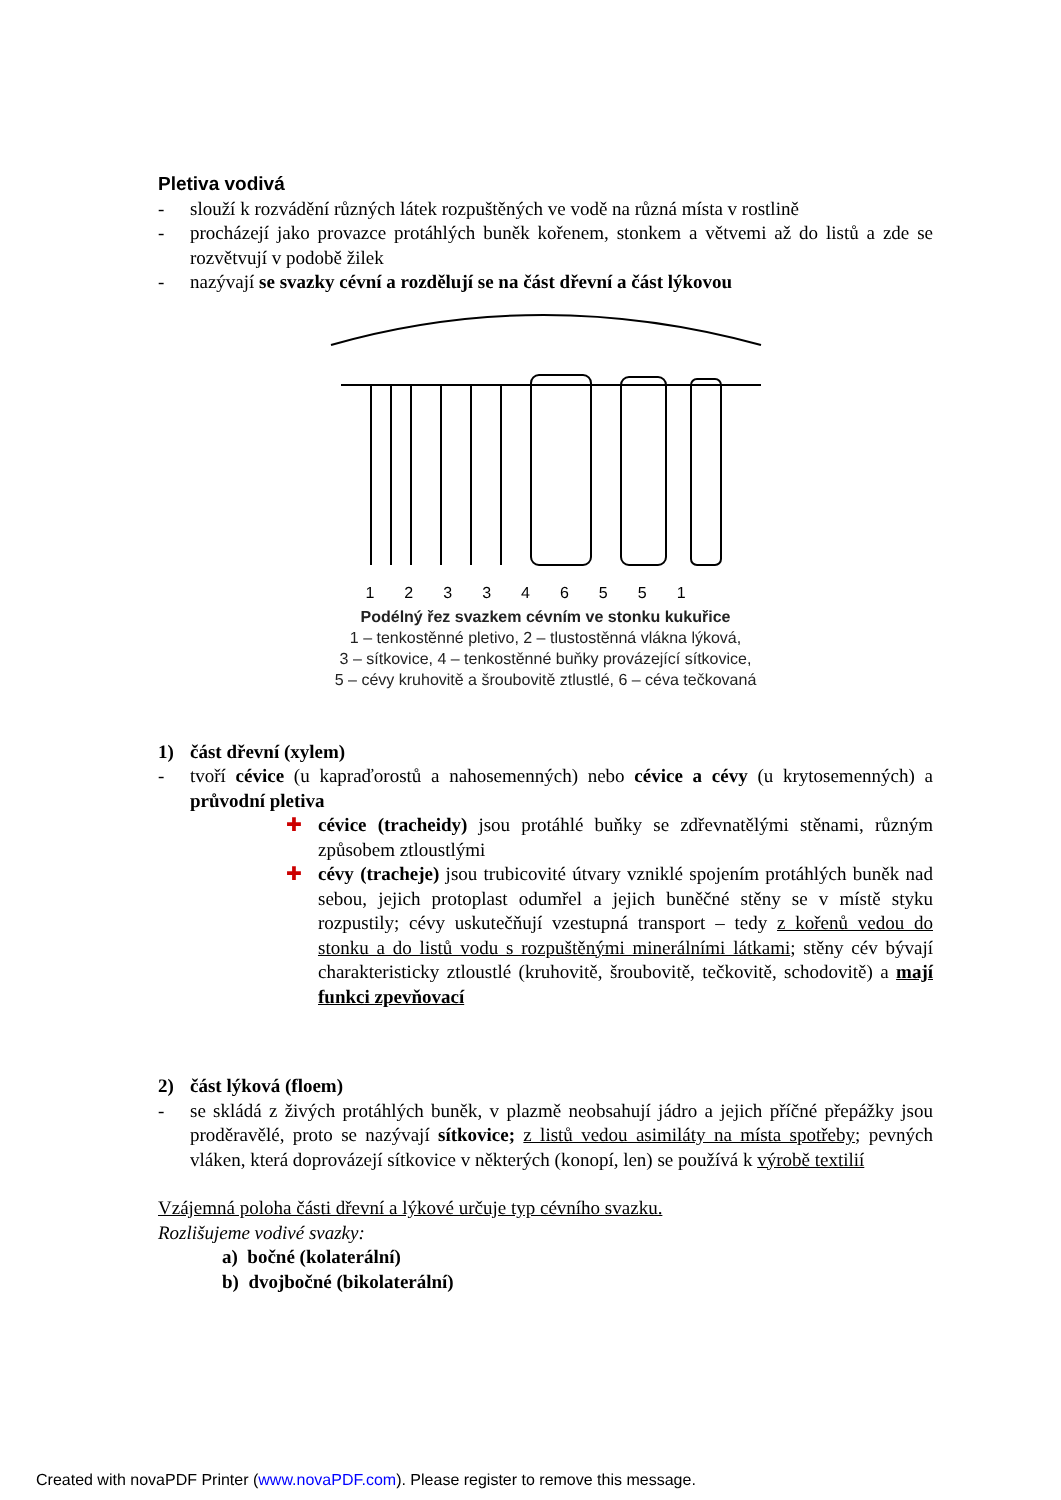Pletiva vodivá
- slouží k rozvádění různých látek rozpuštěných ve vodě na různá místa v rostlině
- procházejí jako provazce protáhlých buněk kořenem, stonkem a větvemi až do listů a zde se rozvětvují v podobě žilek
- nazývají se svazky cévní a rozdělují se na část dřevní a část lýkovou
123346551
Podélný řez svazkem cévním ve stonku kukuřice
1 – tenkostěnné pletivo, 2 – tlustostěnná vlákna lýková,
3 – sítkovice, 4 – tenkostěnné buňky provázející sítkovice,
5 – cévy kruhovitě a šroubovitě ztlustlé, 6 – céva tečkovaná
1) část dřevní (xylem)
- tvoří cévice (u kapraďorostů a nahosemenných) nebo cévice a cévy (u krytosemenných) a průvodní pletiva
✚ cévice (tracheidy) jsou protáhlé buňky se zdřevnatělými stěnami, různým způsobem ztloustlými
✚ cévy (tracheje) jsou trubicovité útvary vzniklé spojením protáhlých buněk nad sebou, jejich protoplast odumřel a jejich buněčné stěny se v místě styku rozpustily; cévy uskutečňují vzestupná transport – tedy z kořenů vedou do stonku a do listů vodu s rozpuštěnými minerálními látkami; stěny cév bývají charakteristicky ztloustlé (kruhovitě, šroubovitě, tečkovitě, schodovitě) a mají funkci zpevňovací
2) část lýková (floem)
- se skládá z živých protáhlých buněk, v plazmě neobsahují jádro a jejich příčné přepážky jsou proděravělé, proto se nazývají sítkovice; z listů vedou asimiláty na místa spotřeby; pevných vláken, která doprovázejí sítkovice v některých (konopí, len) se používá k výrobě textilií
Vzájemná poloha části dřevní a lýkové určuje typ cévního svazku.
Rozlišujeme vodivé svazky:
a) bočné (kolaterální)
b) dvojbočné (bikolaterální)
Created with novaPDF Printer (www.novaPDF.com). Please register to remove this message.